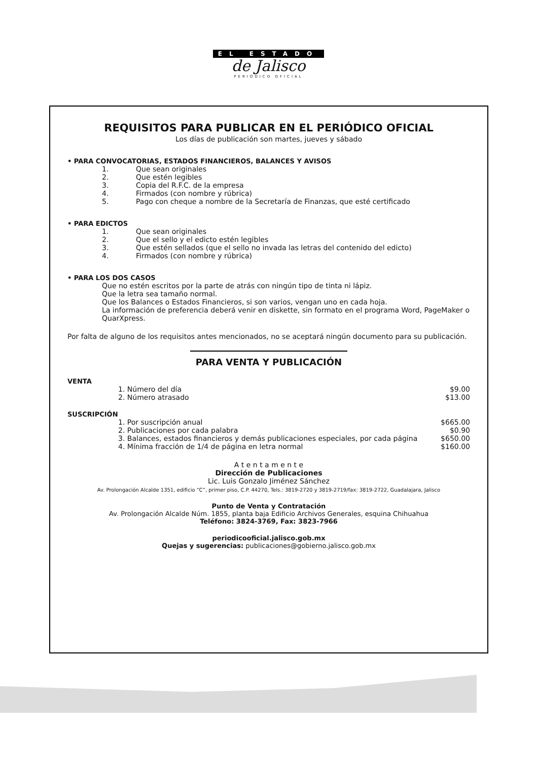EL ESTADO
de Jalisco
PERIÓDICO OFICIAL
REQUISITOS PARA PUBLICAR EN EL PERIÓDICO OFICIAL
Los días de publicación son martes, jueves y sábado
• PARA CONVOCATORIAS, ESTADOS FINANCIEROS, BALANCES Y AVISOS
1. Que sean originales
2. Que estén legibles
3. Copia del R.F.C. de la empresa
4. Firmados (con nombre y rúbrica)
5. Pago con cheque a nombre de la Secretaría de Finanzas, que esté certificado
• PARA EDICTOS
1. Que sean originales
2. Que el sello y el edicto estén legibles
3. Que estén sellados (que el sello no invada las letras del contenido del edicto)
4. Firmados (con nombre y rúbrica)
• PARA LOS DOS CASOS
Que no estén escritos por la parte de atrás con ningún tipo de tinta ni lápiz.
Que la letra sea tamaño normal.
Que los Balances o Estados Financieros, si son varios, vengan uno en cada hoja.
La información de preferencia deberá venir en diskette, sin formato en el programa Word, PageMaker o QuarXpress.
Por falta de alguno de los requisitos antes mencionados, no se aceptará ningún documento para su publicación.
PARA VENTA Y PUBLICACIÓN
VENTA
| | 1. Número del día | $9.00 |
| | 2. Número atrasado | $13.00 |
SUSCRIPCIÓN
| | 1. Por suscripción anual | $665.00 |
| | 2. Publicaciones por cada palabra | $0.90 |
| | 3. Balances, estados financieros y demás publicaciones especiales, por cada página | $650.00 |
| | 4. Mínima fracción de 1/4 de página en letra normal | $160.00 |
A t e n t a m e n t e
Dirección de Publicaciones
Lic. Luis Gonzalo Jiménez Sánchez
Av. Prolongación Alcalde 1351, edificio “C”, primer piso, C.P. 44270, Tels.: 3819-2720 y 3819-2719/fax: 3819-2722, Guadalajara, Jalisco
Punto de Venta y Contratación
Av. Prolongación Alcalde Núm. 1855, planta baja Edificio Archivos Generales, esquina Chihuahua
Teléfono: 3824-3769, Fax: 3823-7966
periodicooficial.jalisco.gob.mx
Quejas y sugerencias: publicaciones@gobierno.jalisco.gob.mx